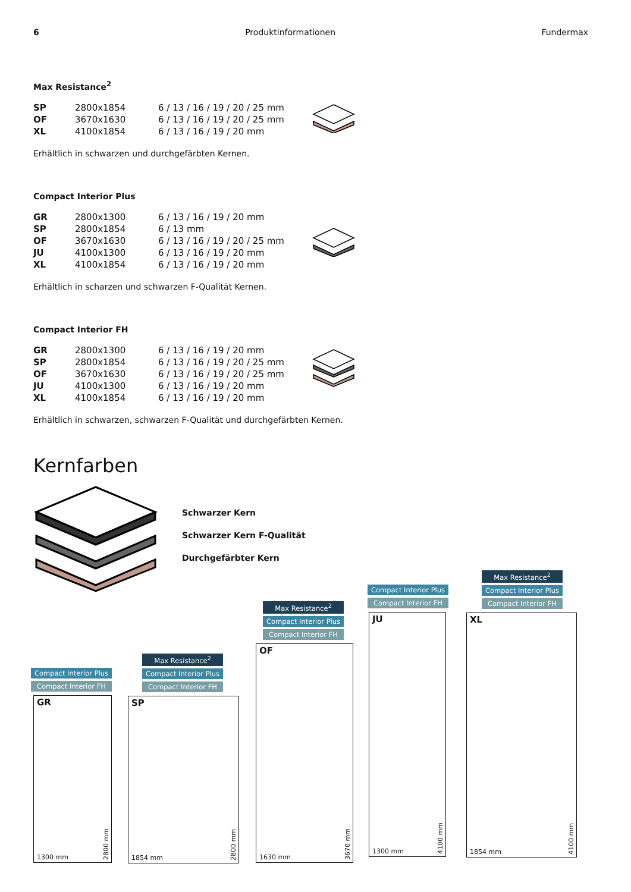6 Produktinformationen Fundermax
Max Resistance<sup>2</sup>
| SP | 2800x1854 | 6 / 13 / 16 / 19 / 20 / 25 mm |
| OF | 3670x1630 | 6 / 13 / 16 / 19 / 20 / 25 mm |
| XL | 4100x1854 | 6 / 13 / 16 / 19 / 20 mm |
Erhältlich in schwarzen und durchgefärbten Kernen.
Compact Interior Plus
| GR | 2800x1300 | 6 / 13 / 16 / 19 / 20 mm |
| SP | 2800x1854 | 6 / 13 mm |
| OF | 3670x1630 | 6 / 13 / 16 / 19 / 20 / 25 mm |
| JU | 4100x1300 | 6 / 13 / 16 / 19 / 20 mm |
| XL | 4100x1854 | 6 / 13 / 16 / 19 / 20 mm |
Erhältlich in scharzen und schwarzen F-Qualität Kernen.
Compact Interior FH
| GR | 2800x1300 | 6 / 13 / 16 / 19 / 20 mm |
| SP | 2800x1854 | 6 / 13 / 16 / 19 / 20 / 25 mm |
| OF | 3670x1630 | 6 / 13 / 16 / 19 / 20 / 25 mm |
| JU | 4100x1300 | 6 / 13 / 16 / 19 / 20 mm |
| XL | 4100x1854 | 6 / 13 / 16 / 19 / 20 mm |
Erhältlich in schwarzen, schwarzen F-Qualität und durchgefärbten Kernen.
Kernfarben
Schwarzer Kern
Schwarzer Kern F-Qualität
Durchgefärbter Kern
Compact Interior Plus
Compact Interior FH
GR
2800 mm
1300 mm
Max Resistance<sup>2</sup>
Compact Interior Plus
Compact Interior FH
SP
2800 mm
1854 mm
Max Resistance<sup>2</sup>
Compact Interior Plus
Compact Interior FH
OF
3670 mm
1630 mm
Compact Interior Plus
Compact Interior FH
JU
4100 mm
1300 mm
Max Resistance<sup>2</sup>
Compact Interior Plus
Compact Interior FH
XL
4100 mm
1854 mm